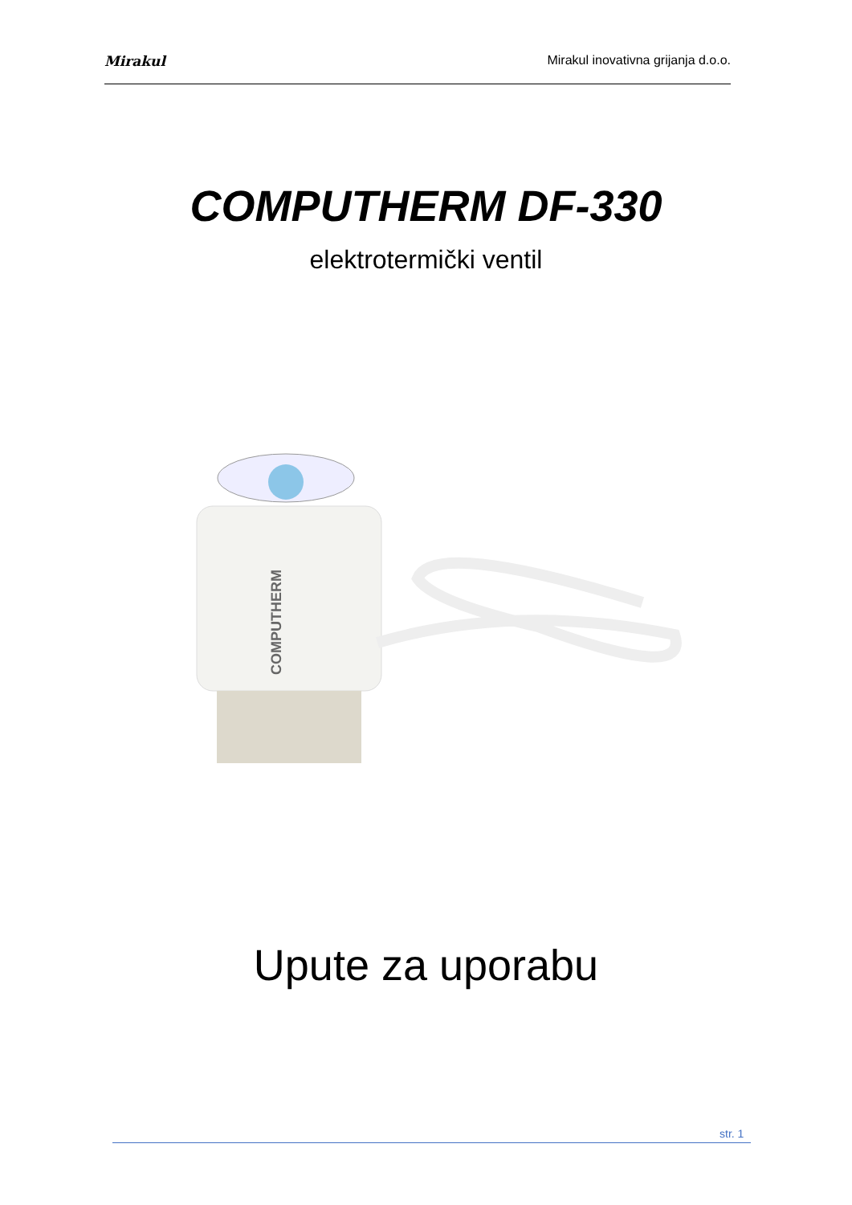Mirakul Mirakul inovativna grijanja d.o.o.
COMPUTHERM DF-330
elektrotermički ventil
COMPUTHERM
Upute za uporabu
str. 1